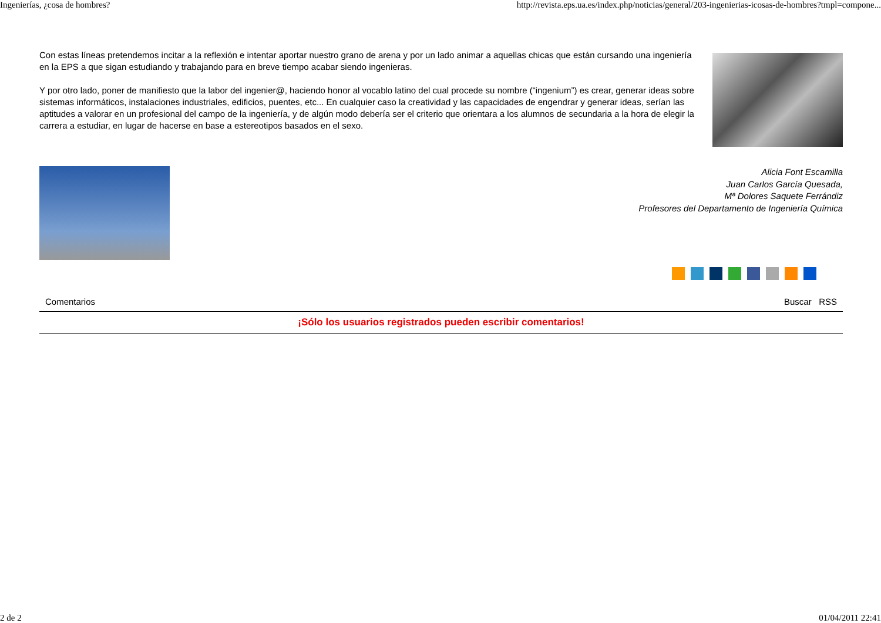Ingenierías, ¿cosa de hombres? http://revista.eps.ua.es/index.php/noticias/general/203-ingenierias-icosas-de-hombres?tmpl=compone...
Con estas líneas pretendemos incitar a la reflexión e intentar aportar nuestro grano de arena y por un lado animar a aquellas chicas que están cursando una ingeniería en la EPS a que sigan estudiando y trabajando para en breve tiempo acabar siendo ingenieras.
Y por otro lado, poner de manifiesto que la labor del ingenier@, haciendo honor al vocablo latino del cual procede su nombre (“ingenium”) es crear, generar ideas sobre sistemas informáticos, instalaciones industriales, edificios, puentes, etc... En cualquier caso la creatividad y las capacidades de engendrar y generar ideas, serían las aptitudes a valorar en un profesional del campo de la ingeniería, y de algún modo debería ser el criterio que orientara a los alumnos de secundaria a la hora de elegir la carrera a estudiar, en lugar de hacerse en base a estereotipos basados en el sexo.
Alicia Font Escamilla
Juan Carlos García Quesada,
Mª Dolores Saquete Ferrándiz
Profesores del Departamento de Ingeniería Química
Comentarios Buscar RSS
¡Sólo los usuarios registrados pueden escribir comentarios!
2 de 2 01/04/2011 22:41